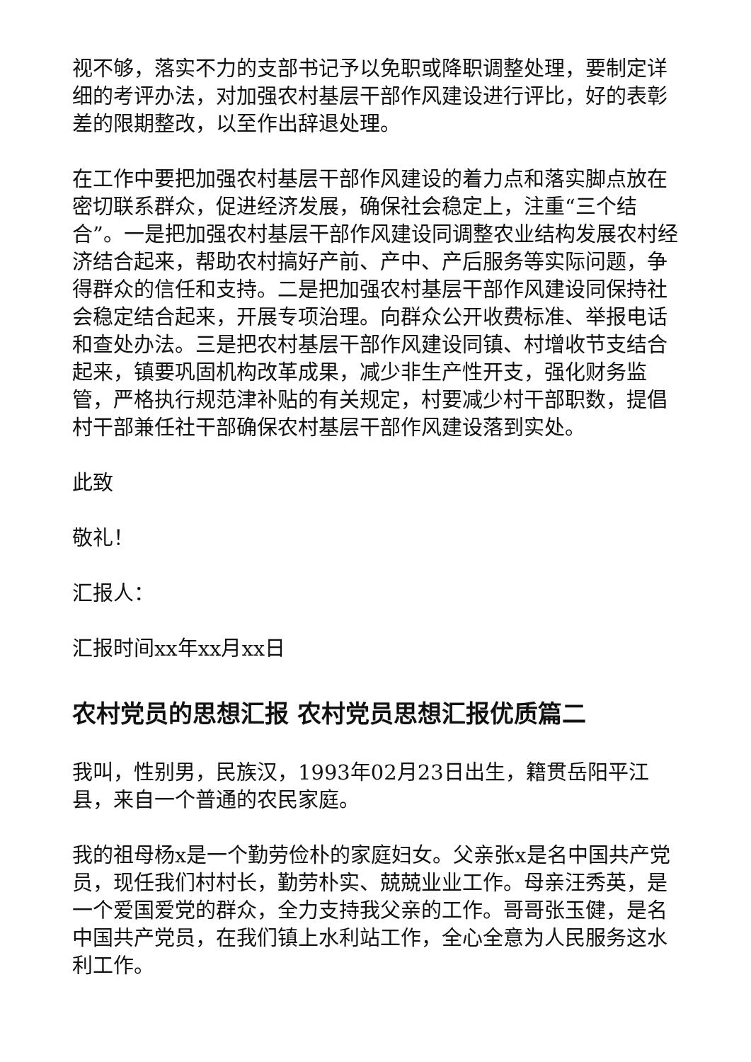视不够，落实不力的支部书记予以免职或降职调整处理，要制定详细的考评办法，对加强农村基层干部作风建设进行评比，好的表彰差的限期整改，以至作出辞退处理。
在工作中要把加强农村基层干部作风建设的着力点和落实脚点放在密切联系群众，促进经济发展，确保社会稳定上，注重“三个结合”。一是把加强农村基层干部作风建设同调整农业结构发展农村经济结合起来，帮助农村搞好产前、产中、产后服务等实际问题，争得群众的信任和支持。二是把加强农村基层干部作风建设同保持社会稳定结合起来，开展专项治理。向群众公开收费标准、举报电话和查处办法。三是把农村基层干部作风建设同镇、村增收节支结合起来，镇要巩固机构改革成果，减少非生产性开支，强化财务监管，严格执行规范津补贴的有关规定，村要减少村干部职数，提倡村干部兼任社干部确保农村基层干部作风建设落到实处。
此致
敬礼！
汇报人：
汇报时间xx年xx月xx日
农村党员的思想汇报 农村党员思想汇报优质篇二
我叫，性别男，民族汉，1993年02月23日出生，籍贯岳阳平江县，来自一个普通的农民家庭。
我的祖母杨x是一个勤劳俭朴的家庭妇女。父亲张x是名中国共产党员，现任我们村村长，勤劳朴实、兢兢业业工作。母亲汪秀英，是一个爱国爱党的群众，全力支持我父亲的工作。哥哥张玉健，是名中国共产党员，在我们镇上水利站工作，全心全意为人民服务这水利工作。